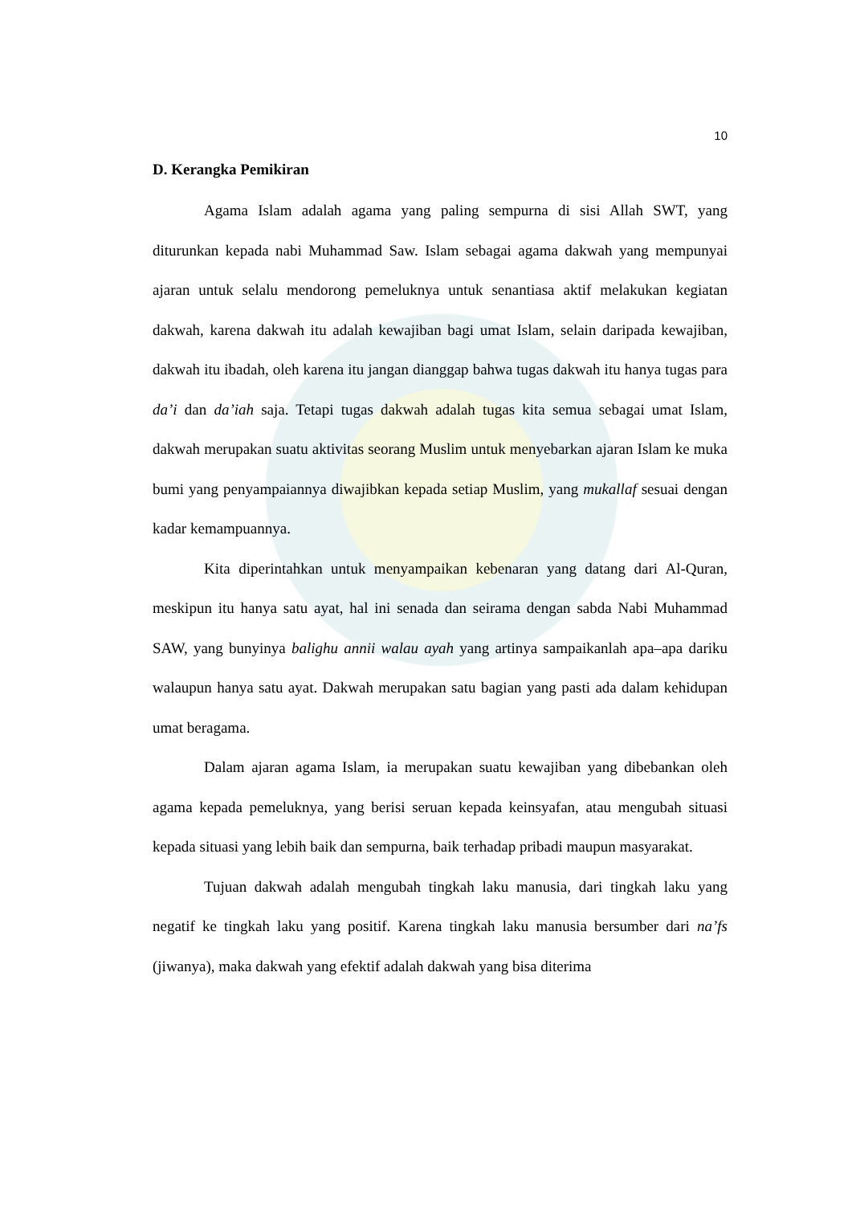10
D. Kerangka Pemikiran
Agama Islam adalah agama yang paling sempurna di sisi Allah SWT, yang diturunkan kepada nabi Muhammad Saw. Islam sebagai agama dakwah yang mempunyai ajaran untuk selalu mendorong pemeluknya untuk senantiasa aktif melakukan kegiatan dakwah, karena dakwah itu adalah kewajiban bagi umat Islam, selain daripada kewajiban, dakwah itu ibadah, oleh karena itu jangan dianggap bahwa tugas dakwah itu hanya tugas para da’i dan da’iah saja. Tetapi tugas dakwah adalah tugas kita semua sebagai umat Islam, dakwah merupakan suatu aktivitas seorang Muslim untuk menyebarkan ajaran Islam ke muka bumi yang penyampaiannya diwajibkan kepada setiap Muslim, yang mukallaf sesuai dengan kadar kemampuannya.
Kita diperintahkan untuk menyampaikan kebenaran yang datang dari Al-Quran, meskipun itu hanya satu ayat, hal ini senada dan seirama dengan sabda Nabi Muhammad SAW, yang bunyinya balighu annii walau ayah yang artinya sampaikanlah apa–apa dariku walaupun hanya satu ayat. Dakwah merupakan satu bagian yang pasti ada dalam kehidupan umat beragama.
Dalam ajaran agama Islam, ia merupakan suatu kewajiban yang dibebankan oleh agama kepada pemeluknya, yang berisi seruan kepada keinsyafan, atau mengubah situasi kepada situasi yang lebih baik dan sempurna, baik terhadap pribadi maupun masyarakat.
Tujuan dakwah adalah mengubah tingkah laku manusia, dari tingkah laku yang negatif ke tingkah laku yang positif. Karena tingkah laku manusia bersumber dari na’fs (jiwanya), maka dakwah yang efektif adalah dakwah yang bisa diterima